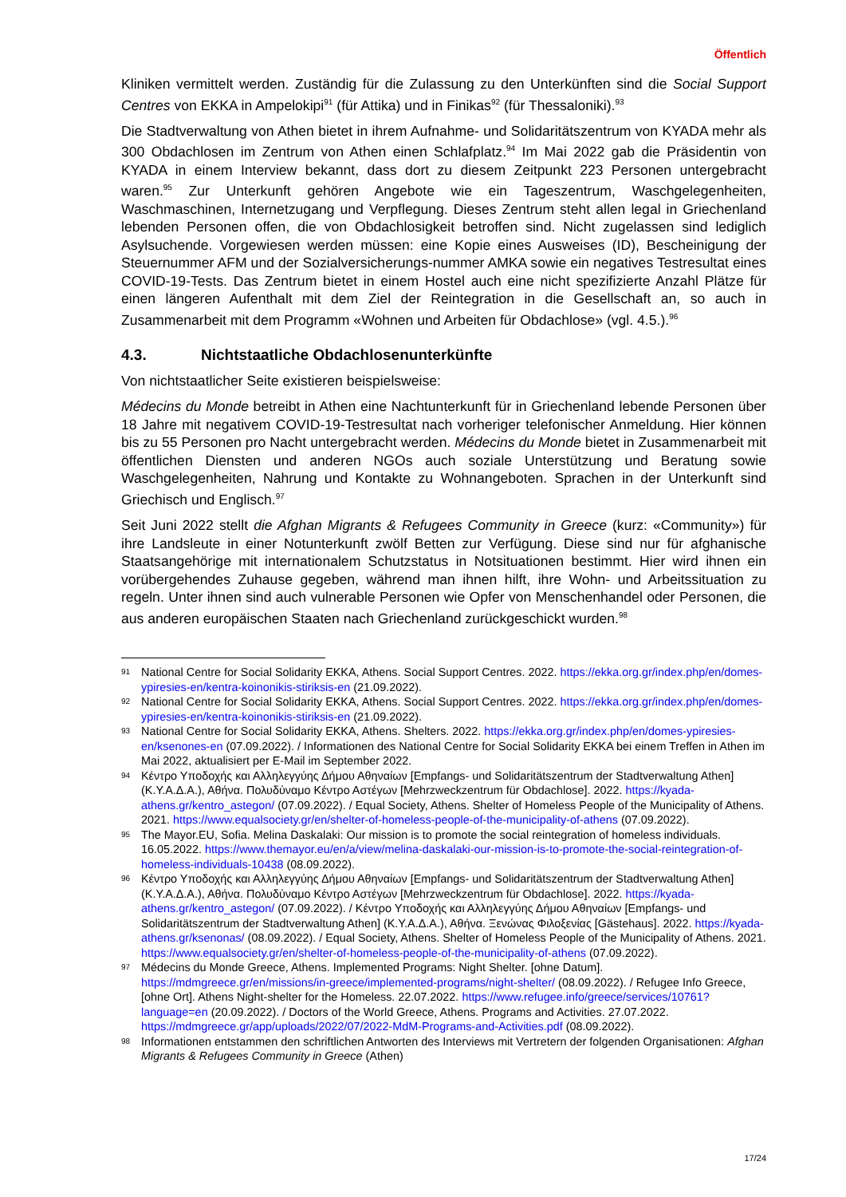Öffentlich
Kliniken vermittelt werden. Zuständig für die Zulassung zu den Unterkünften sind die Social Support Centres von EKKA in Ampelokipi<sup>91</sup> (für Attika) und in Finikas<sup>92</sup> (für Thessaloniki).<sup>93</sup>
Die Stadtverwaltung von Athen bietet in ihrem Aufnahme- und Solidaritätszentrum von KYADA mehr als 300 Obdachlosen im Zentrum von Athen einen Schlafplatz.<sup>94</sup> Im Mai 2022 gab die Präsidentin von KYADA in einem Interview bekannt, dass dort zu diesem Zeitpunkt 223 Personen untergebracht waren.<sup>95</sup> Zur Unterkunft gehören Angebote wie ein Tageszentrum, Waschgelegenheiten, Waschmaschinen, Internetzugang und Verpflegung. Dieses Zentrum steht allen legal in Griechenland lebenden Personen offen, die von Obdachlosigkeit betroffen sind. Nicht zugelassen sind lediglich Asylsuchende. Vorgewiesen werden müssen: eine Kopie eines Ausweises (ID), Bescheinigung der Steuernummer AFM und der Sozialversicherungs-nummer AMKA sowie ein negatives Testresultat eines COVID-19-Tests. Das Zentrum bietet in einem Hostel auch eine nicht spezifizierte Anzahl Plätze für einen längeren Aufenthalt mit dem Ziel der Reintegration in die Gesellschaft an, so auch in Zusammenarbeit mit dem Programm «Wohnen und Arbeiten für Obdachlose» (vgl. 4.5.).<sup>96</sup>
4.3. Nichtstaatliche Obdachlosenunterkünfte
Von nichtstaatlicher Seite existieren beispielsweise:
Médecins du Monde betreibt in Athen eine Nachtunterkunft für in Griechenland lebende Personen über 18 Jahre mit negativem COVID-19-Testresultat nach vorheriger telefonischer Anmeldung. Hier können bis zu 55 Personen pro Nacht untergebracht werden. Médecins du Monde bietet in Zusammenarbeit mit öffentlichen Diensten und anderen NGOs auch soziale Unterstützung und Beratung sowie Waschgelegenheiten, Nahrung und Kontakte zu Wohnangeboten. Sprachen in der Unterkunft sind Griechisch und Englisch.<sup>97</sup>
Seit Juni 2022 stellt die Afghan Migrants & Refugees Community in Greece (kurz: «Community») für ihre Landsleute in einer Notunterkunft zwölf Betten zur Verfügung. Diese sind nur für afghanische Staatsangehörige mit internationalem Schutzstatus in Notsituationen bestimmt. Hier wird ihnen ein vorübergehendes Zuhause gegeben, während man ihnen hilft, ihre Wohn- und Arbeitssituation zu regeln. Unter ihnen sind auch vulnerable Personen wie Opfer von Menschenhandel oder Personen, die aus anderen europäischen Staaten nach Griechenland zurückgeschickt wurden.<sup>98</sup>
91 National Centre for Social Solidarity EKKA, Athens. Social Support Centres. 2022. https://ekka.org.gr/index.php/en/domes-ypiresies-en/kentra-koinonikis-stiriksis-en (21.09.2022).
92 National Centre for Social Solidarity EKKA, Athens. Social Support Centres. 2022. https://ekka.org.gr/index.php/en/domes-ypiresies-en/kentra-koinonikis-stiriksis-en (21.09.2022).
93 National Centre for Social Solidarity EKKA, Athens. Shelters. 2022. https://ekka.org.gr/index.php/en/domes-ypiresies-en/ksenones-en (07.09.2022). / Informationen des National Centre for Social Solidarity EKKA bei einem Treffen in Athen im Mai 2022, aktualisiert per E-Mail im September 2022.
94 Κέντρο Υποδοχής και Αλληλεγγύης Δήμου Αθηναίων [Empfangs- und Solidaritätszentrum der Stadtverwaltung Athen] (Κ.Υ.Α.Δ.Α.), Αθήνα. Πολυδύναμο Κέντρο Αστέγων [Mehrzweckzentrum für Obdachlose]. 2022. https://kyada-athens.gr/kentro_astegon/ (07.09.2022). / Equal Society, Athens. Shelter of Homeless People of the Municipality of Athens. 2021. https://www.equalsociety.gr/en/shelter-of-homeless-people-of-the-municipality-of-athens (07.09.2022).
95 The Mayor.EU, Sofia. Melina Daskalaki: Our mission is to promote the social reintegration of homeless individuals. 16.05.2022. https://www.themayor.eu/en/a/view/melina-daskalaki-our-mission-is-to-promote-the-social-reintegration-of-homeless-individuals-10438 (08.09.2022).
96 Κέντρο Υποδοχής και Αλληλεγγύης Δήμου Αθηναίων [Empfangs- und Solidaritätszentrum der Stadtverwaltung Athen] (Κ.Υ.Α.Δ.Α.), Αθήνα. Πολυδύναμο Κέντρο Αστέγων [Mehrzweckzentrum für Obdachlose]. 2022. https://kyada-athens.gr/kentro_astegon/ (07.09.2022). / Κέντρο Υποδοχής και Αλληλεγγύης Δήμου Αθηναίων [Empfangs- und Solidaritätszentrum der Stadtverwaltung Athen] (Κ.Υ.Α.Δ.Α.), Αθήνα. Ξενώνας Φιλοξενίας [Gästehaus]. 2022. https://kyada-athens.gr/ksenonas/ (08.09.2022). / Equal Society, Athens. Shelter of Homeless People of the Municipality of Athens. 2021. https://www.equalsociety.gr/en/shelter-of-homeless-people-of-the-municipality-of-athens (07.09.2022).
97 Médecins du Monde Greece, Athens. Implemented Programs: Night Shelter. [ohne Datum]. https://mdmgreece.gr/en/missions/in-greece/implemented-programs/night-shelter/ (08.09.2022). / Refugee Info Greece, [ohne Ort]. Athens Night-shelter for the Homeless. 22.07.2022. https://www.refugee.info/greece/services/10761?language=en (20.09.2022). / Doctors of the World Greece, Athens. Programs and Activities. 27.07.2022. https://mdmgreece.gr/app/uploads/2022/07/2022-MdM-Programs-and-Activities.pdf (08.09.2022).
98 Informationen entstammen den schriftlichen Antworten des Interviews mit Vertretern der folgenden Organisationen: Afghan Migrants & Refugees Community in Greece (Athen)
17/24